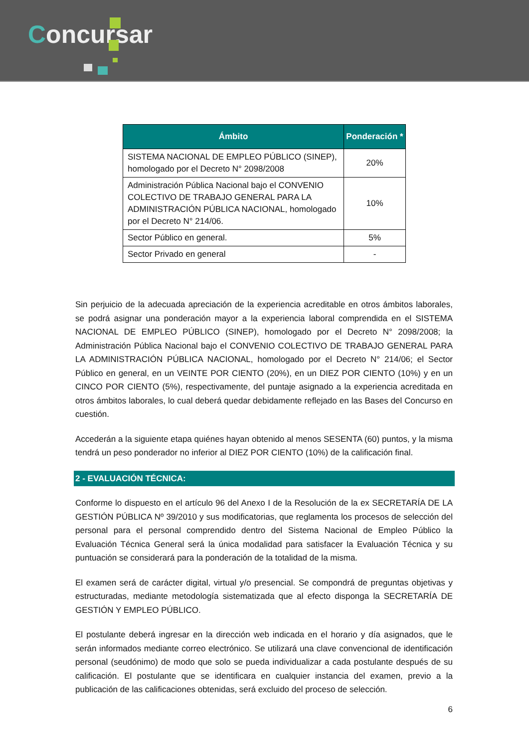Concursar
| Ámbito | Ponderación * |
| --- | --- |
| SISTEMA NACIONAL DE EMPLEO PÚBLICO (SINEP), homologado por el Decreto N° 2098/2008 | 20% |
| Administración Pública Nacional bajo el CONVENIO COLECTIVO DE TRABAJO GENERAL PARA LA ADMINISTRACIÓN PÚBLICA NACIONAL, homologado por el Decreto N° 214/06. | 10% |
| Sector Público en general. | 5% |
| Sector Privado en general | - |
Sin perjuicio de la adecuada apreciación de la experiencia acreditable en otros ámbitos laborales, se podrá asignar una ponderación mayor a la experiencia laboral comprendida en el SISTEMA NACIONAL DE EMPLEO PÚBLICO (SINEP), homologado por el Decreto N° 2098/2008; la Administración Pública Nacional bajo el CONVENIO COLECTIVO DE TRABAJO GENERAL PARA LA ADMINISTRACIÓN PÚBLICA NACIONAL, homologado por el Decreto N° 214/06; el Sector Público en general, en un VEINTE POR CIENTO (20%), en un DIEZ POR CIENTO (10%) y en un CINCO POR CIENTO (5%), respectivamente, del puntaje asignado a la experiencia acreditada en otros ámbitos laborales, lo cual deberá quedar debidamente reflejado en las Bases del Concurso en cuestión.
Accederán a la siguiente etapa quiénes hayan obtenido al menos SESENTA (60) puntos, y la misma tendrá un peso ponderador no inferior al DIEZ POR CIENTO (10%) de la calificación final.
2 - EVALUACIÓN TÉCNICA:
Conforme lo dispuesto en el artículo 96 del Anexo I de la Resolución de la ex SECRETARÍA DE LA GESTIÓN PÚBLICA Nº 39/2010 y sus modificatorias, que reglamenta los procesos de selección del personal para el personal comprendido dentro del Sistema Nacional de Empleo Público la Evaluación Técnica General será la única modalidad para satisfacer la Evaluación Técnica y su puntuación se considerará para la ponderación de la totalidad de la misma.
El examen será de carácter digital, virtual y/o presencial. Se compondrá de preguntas objetivas y estructuradas, mediante metodología sistematizada que al efecto disponga la SECRETARÍA DE GESTIÓN Y EMPLEO PÚBLICO.
El postulante deberá ingresar en la dirección web indicada en el horario y día asignados, que le serán informados mediante correo electrónico. Se utilizará una clave convencional de identificación personal (seudónimo) de modo que solo se pueda individualizar a cada postulante después de su calificación. El postulante que se identificara en cualquier instancia del examen, previo a la publicación de las calificaciones obtenidas, será excluido del proceso de selección.
6